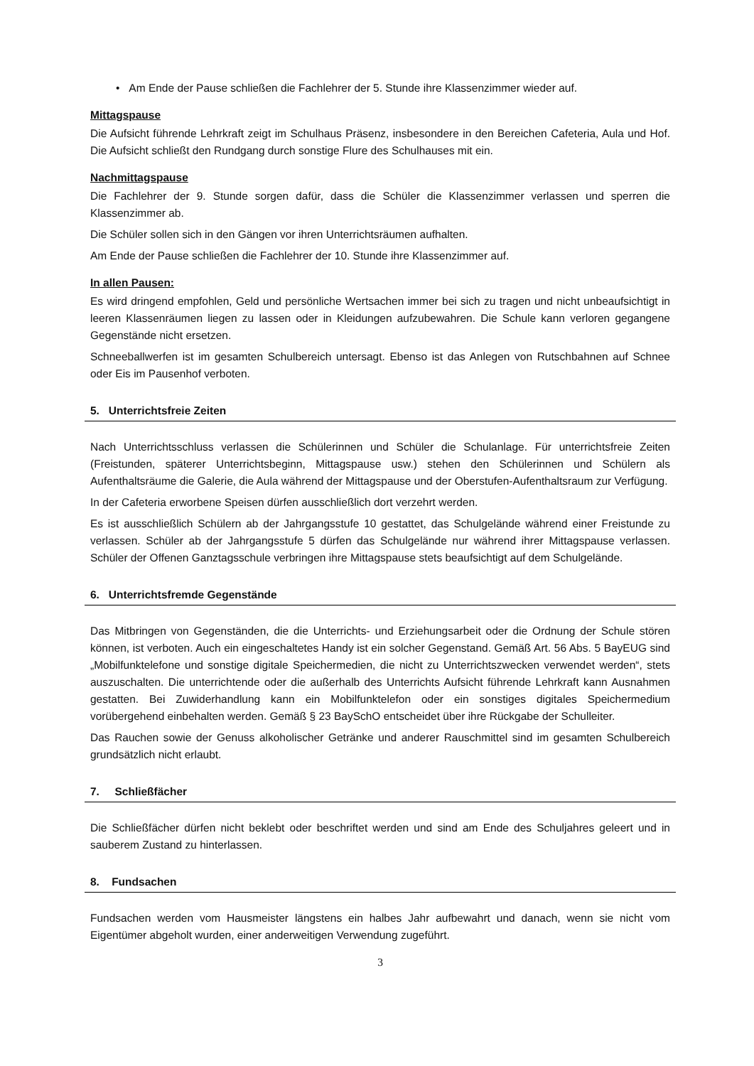• Am Ende der Pause schließen die Fachlehrer der 5. Stunde ihre Klassenzimmer wieder auf.
Mittagspause
Die Aufsicht führende Lehrkraft zeigt im Schulhaus Präsenz, insbesondere in den Bereichen Cafeteria, Aula und Hof. Die Aufsicht schließt den Rundgang durch sonstige Flure des Schulhauses mit ein.
Nachmittagspause
Die Fachlehrer der 9. Stunde sorgen dafür, dass die Schüler die Klassenzimmer verlassen und sperren die Klassenzimmer ab.
Die Schüler sollen sich in den Gängen vor ihren Unterrichtsräumen aufhalten.
Am Ende der Pause schließen die Fachlehrer der 10. Stunde ihre Klassenzimmer auf.
In allen Pausen:
Es wird dringend empfohlen, Geld und persönliche Wertsachen immer bei sich zu tragen und nicht unbeaufsichtigt in leeren Klassenräumen liegen zu lassen oder in Kleidungen aufzubewahren. Die Schule kann verloren gegangene Gegenstände nicht ersetzen.
Schneeballwerfen ist im gesamten Schulbereich untersagt. Ebenso ist das Anlegen von Rutschbahnen auf Schnee oder Eis im Pausenhof verboten.
5. Unterrichtsfreie Zeiten
Nach Unterrichtsschluss verlassen die Schülerinnen und Schüler die Schulanlage. Für unterrichtsfreie Zeiten (Freistunden, späterer Unterrichtsbeginn, Mittagspause usw.) stehen den Schülerinnen und Schülern als Aufenthaltsräume die Galerie, die Aula während der Mittagspause und der Oberstufen-Aufenthaltsraum zur Verfügung.
In der Cafeteria erworbene Speisen dürfen ausschließlich dort verzehrt werden.
Es ist ausschließlich Schülern ab der Jahrgangsstufe 10 gestattet, das Schulgelände während einer Freistunde zu verlassen. Schüler ab der Jahrgangsstufe 5 dürfen das Schulgelände nur während ihrer Mittagspause verlassen. Schüler der Offenen Ganztagsschule verbringen ihre Mittagspause stets beaufsichtigt auf dem Schulgelände.
6. Unterrichtsfremde Gegenstände
Das Mitbringen von Gegenständen, die die Unterrichts- und Erziehungsarbeit oder die Ordnung der Schule stören können, ist verboten. Auch ein eingeschaltetes Handy ist ein solcher Gegenstand. Gemäß Art. 56 Abs. 5 BayEUG sind „Mobilfunktelefone und sonstige digitale Speichermedien, die nicht zu Unterrichtszwecken verwendet werden“, stets auszuschalten. Die unterrichtende oder die außerhalb des Unterrichts Aufsicht führende Lehrkraft kann Ausnahmen gestatten. Bei Zuwiderhandlung kann ein Mobilfunktelefon oder ein sonstiges digitales Speichermedium vorübergehend einbehalten werden. Gemäß § 23 BaySchO entscheidet über ihre Rückgabe der Schulleiter.
Das Rauchen sowie der Genuss alkoholischer Getränke und anderer Rauschmittel sind im gesamten Schulbereich grundsätzlich nicht erlaubt.
7. Schließfächer
Die Schließfächer dürfen nicht beklebt oder beschriftet werden und sind am Ende des Schuljahres geleert und in sauberem Zustand zu hinterlassen.
8. Fundsachen
Fundsachen werden vom Hausmeister längstens ein halbes Jahr aufbewahrt und danach, wenn sie nicht vom Eigentümer abgeholt wurden, einer anderweitigen Verwendung zugeführt.
3